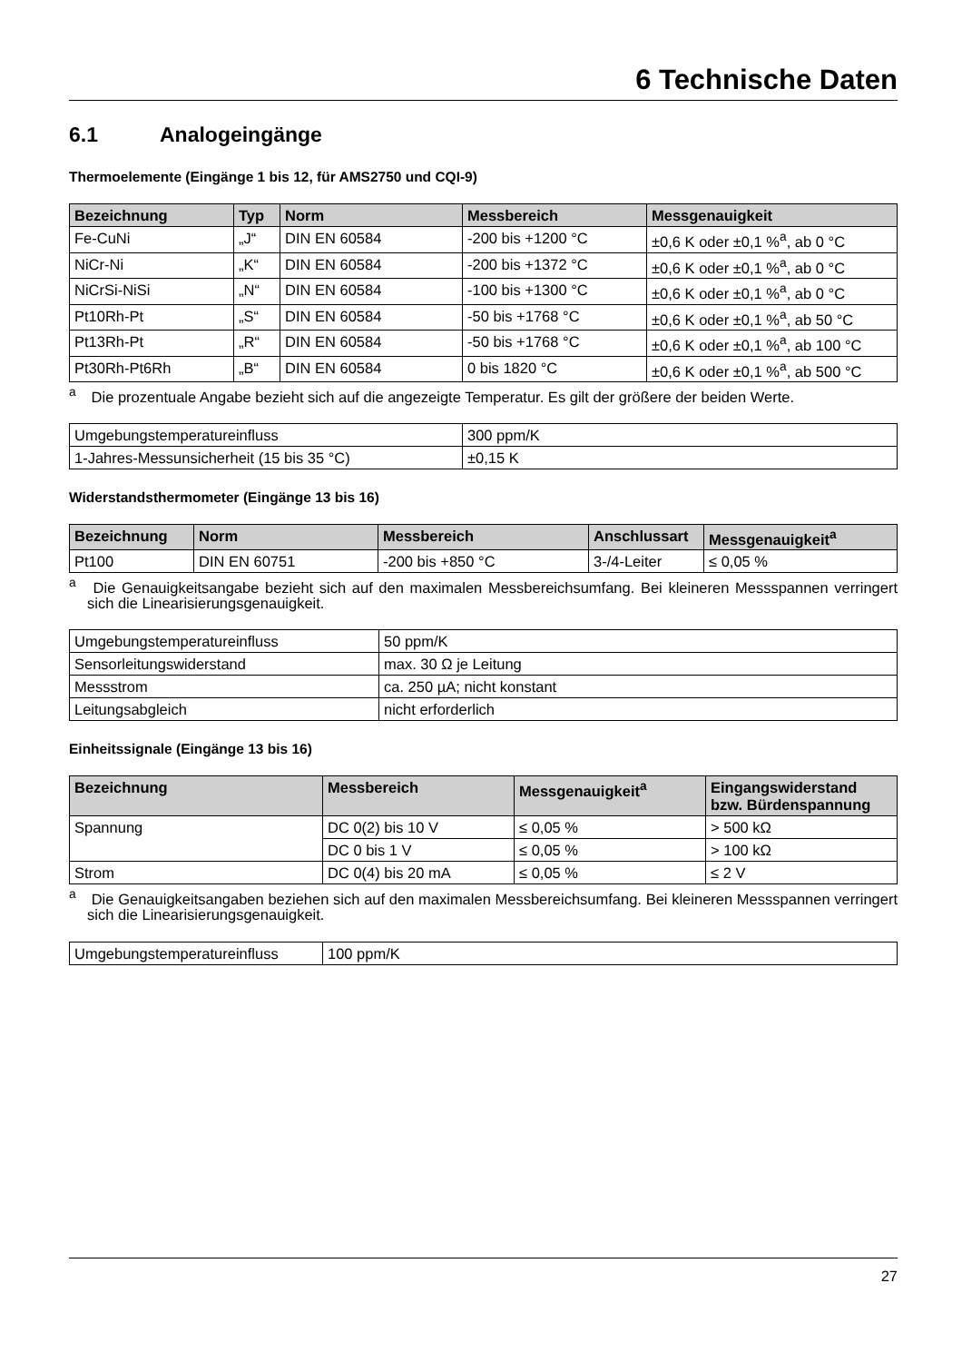6 Technische Daten
6.1 Analogeingänge
Thermoelemente (Eingänge 1 bis 12, für AMS2750 und CQI-9)
| Bezeichnung | Typ | Norm | Messbereich | Messgenauigkeit |
| --- | --- | --- | --- | --- |
| Fe-CuNi | „J“ | DIN EN 60584 | -200 bis +1200 °C | ±0,6 K oder ±0,1 %<sup>a</sup>, ab 0 °C |
| NiCr-Ni | „K“ | DIN EN 60584 | -200 bis +1372 °C | ±0,6 K oder ±0,1 %<sup>a</sup>, ab 0 °C |
| NiCrSi-NiSi | „N“ | DIN EN 60584 | -100 bis +1300 °C | ±0,6 K oder ±0,1 %<sup>a</sup>, ab 0 °C |
| Pt10Rh-Pt | „S“ | DIN EN 60584 | -50 bis +1768 °C | ±0,6 K oder ±0,1 %<sup>a</sup>, ab 50 °C |
| Pt13Rh-Pt | „R“ | DIN EN 60584 | -50 bis +1768 °C | ±0,6 K oder ±0,1 %<sup>a</sup>, ab 100 °C |
| Pt30Rh-Pt6Rh | „B“ | DIN EN 60584 | 0 bis 1820 °C | ±0,6 K oder ±0,1 %<sup>a</sup>, ab 500 °C |
<sup>a</sup> Die prozentuale Angabe bezieht sich auf die angezeigte Temperatur. Es gilt der größere der beiden Werte.
| Umgebungstemperatureinfluss | 300 ppm/K |
| 1-Jahres-Messunsicherheit (15 bis 35 °C) | ±0,15 K |
Widerstandsthermometer (Eingänge 13 bis 16)
| Bezeichnung | Norm | Messbereich | Anschlussart | Messgenauigkeit<sup>a</sup> |
| --- | --- | --- | --- | --- |
| Pt100 | DIN EN 60751 | -200 bis +850 °C | 3-/4-Leiter | ≤ 0,05 % |
<sup>a</sup> Die Genauigkeitsangabe bezieht sich auf den maximalen Messbereichsumfang. Bei kleineren Messspannen verringert sich die Linearisierungsgenauigkeit.
| Umgebungstemperatureinfluss | 50 ppm/K |
| Sensorleitungswiderstand | max. 30 Ω je Leitung |
| Messstrom | ca. 250 µA; nicht konstant |
| Leitungsabgleich | nicht erforderlich |
Einheitssignale (Eingänge 13 bis 16)
| Bezeichnung | Messbereich | Messgenauigkeit<sup>a</sup> | Eingangswiderstand bzw. Bürdenspannung |
| --- | --- | --- | --- |
| Spannung | DC 0(2) bis 10 V | ≤ 0,05 % | > 500 kΩ |
| | DC 0 bis 1 V | ≤ 0,05 % | > 100 kΩ |
| Strom | DC 0(4) bis 20 mA | ≤ 0,05 % | ≤ 2 V |
<sup>a</sup> Die Genauigkeitsangaben beziehen sich auf den maximalen Messbereichsumfang. Bei kleineren Messspannen verringert sich die Linearisierungsgenauigkeit.
| Umgebungstemperatureinfluss | 100 ppm/K |
27